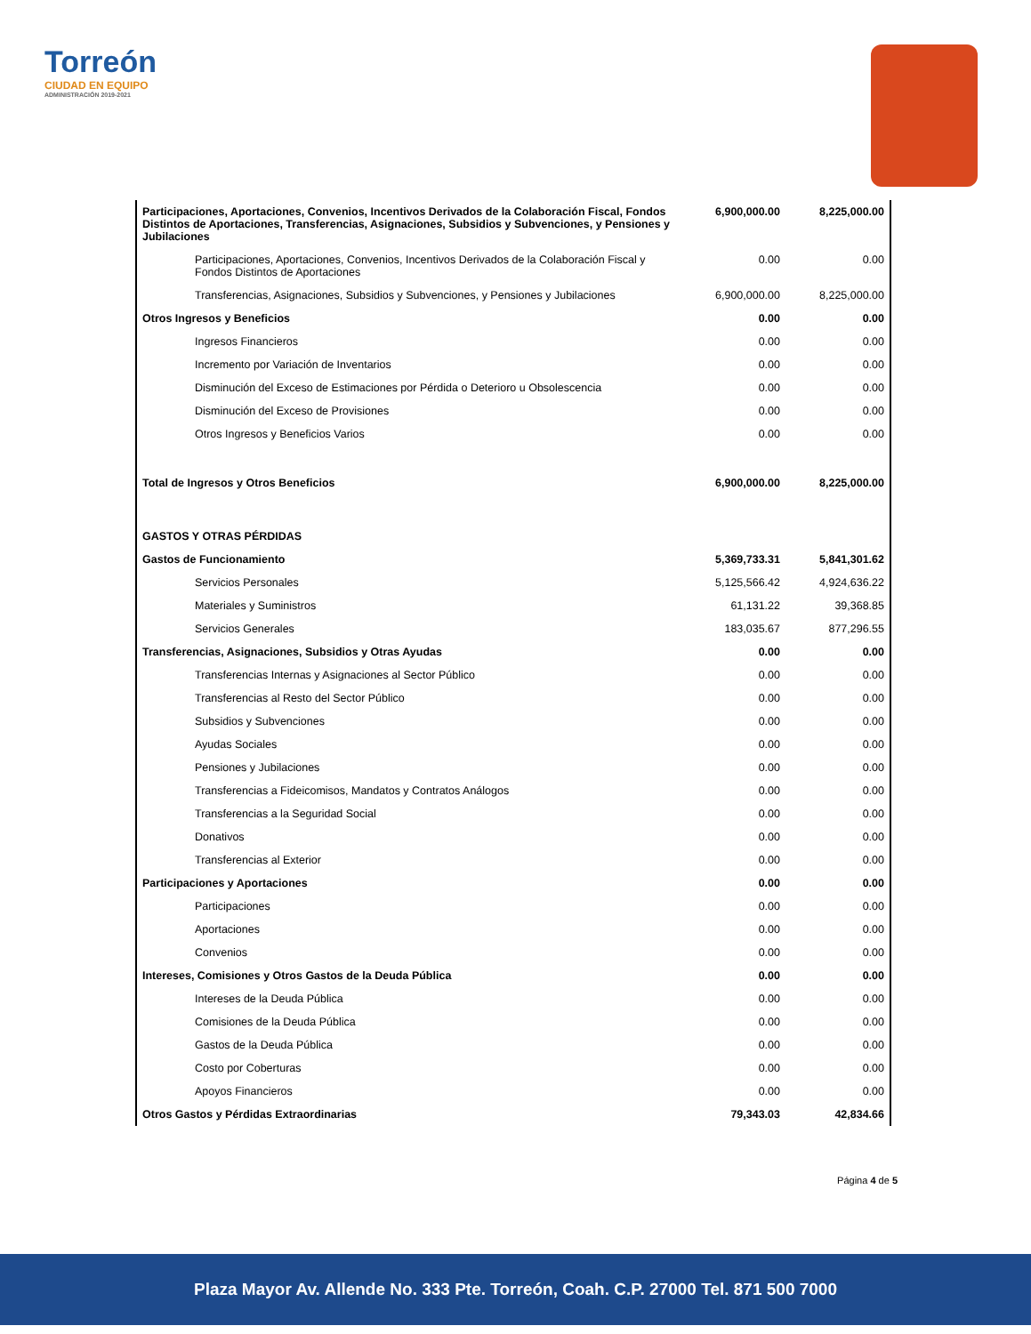Torreón
CIUDAD EN EQUIPO
ADMINISTRACIÓN 2019-2021
| Participaciones, Aportaciones, Convenios, Incentivos Derivados de la Colaboración Fiscal, Fondos Distintos de Aportaciones, Transferencias, Asignaciones, Subsidios y Subvenciones, y Pensiones y Jubilaciones | 6,900,000.00 | 8,225,000.00 |
| Participaciones, Aportaciones, Convenios, Incentivos Derivados de la Colaboración Fiscal y Fondos Distintos de Aportaciones | 0.00 | 0.00 |
| Transferencias, Asignaciones, Subsidios y Subvenciones, y Pensiones y Jubilaciones | 6,900,000.00 | 8,225,000.00 |
| Otros Ingresos y Beneficios | 0.00 | 0.00 |
| Ingresos Financieros | 0.00 | 0.00 |
| Incremento por Variación de Inventarios | 0.00 | 0.00 |
| Disminución del Exceso de Estimaciones por Pérdida o Deterioro u Obsolescencia | 0.00 | 0.00 |
| Disminución del Exceso de Provisiones | 0.00 | 0.00 |
| Otros Ingresos y Beneficios Varios | 0.00 | 0.00 |
| Total de Ingresos y Otros Beneficios | 6,900,000.00 | 8,225,000.00 |
| GASTOS Y OTRAS PÉRDIDAS | | |
| Gastos de Funcionamiento | 5,369,733.31 | 5,841,301.62 |
| Servicios Personales | 5,125,566.42 | 4,924,636.22 |
| Materiales y Suministros | 61,131.22 | 39,368.85 |
| Servicios Generales | 183,035.67 | 877,296.55 |
| Transferencias, Asignaciones, Subsidios y Otras Ayudas | 0.00 | 0.00 |
| Transferencias Internas y Asignaciones al Sector Público | 0.00 | 0.00 |
| Transferencias al Resto del Sector Público | 0.00 | 0.00 |
| Subsidios y Subvenciones | 0.00 | 0.00 |
| Ayudas Sociales | 0.00 | 0.00 |
| Pensiones y Jubilaciones | 0.00 | 0.00 |
| Transferencias a Fideicomisos, Mandatos y Contratos Análogos | 0.00 | 0.00 |
| Transferencias a la Seguridad Social | 0.00 | 0.00 |
| Donativos | 0.00 | 0.00 |
| Transferencias al Exterior | 0.00 | 0.00 |
| Participaciones y Aportaciones | 0.00 | 0.00 |
| Participaciones | 0.00 | 0.00 |
| Aportaciones | 0.00 | 0.00 |
| Convenios | 0.00 | 0.00 |
| Intereses, Comisiones y Otros Gastos de la Deuda Pública | 0.00 | 0.00 |
| Intereses de la Deuda Pública | 0.00 | 0.00 |
| Comisiones de la Deuda Pública | 0.00 | 0.00 |
| Gastos de la Deuda Pública | 0.00 | 0.00 |
| Costo por Coberturas | 0.00 | 0.00 |
| Apoyos Financieros | 0.00 | 0.00 |
| Otros Gastos y Pérdidas Extraordinarias | 79,343.03 | 42,834.66 |
Página 4 de 5
Plaza Mayor Av. Allende No. 333 Pte. Torreón, Coah. C.P. 27000 Tel. 871 500 7000